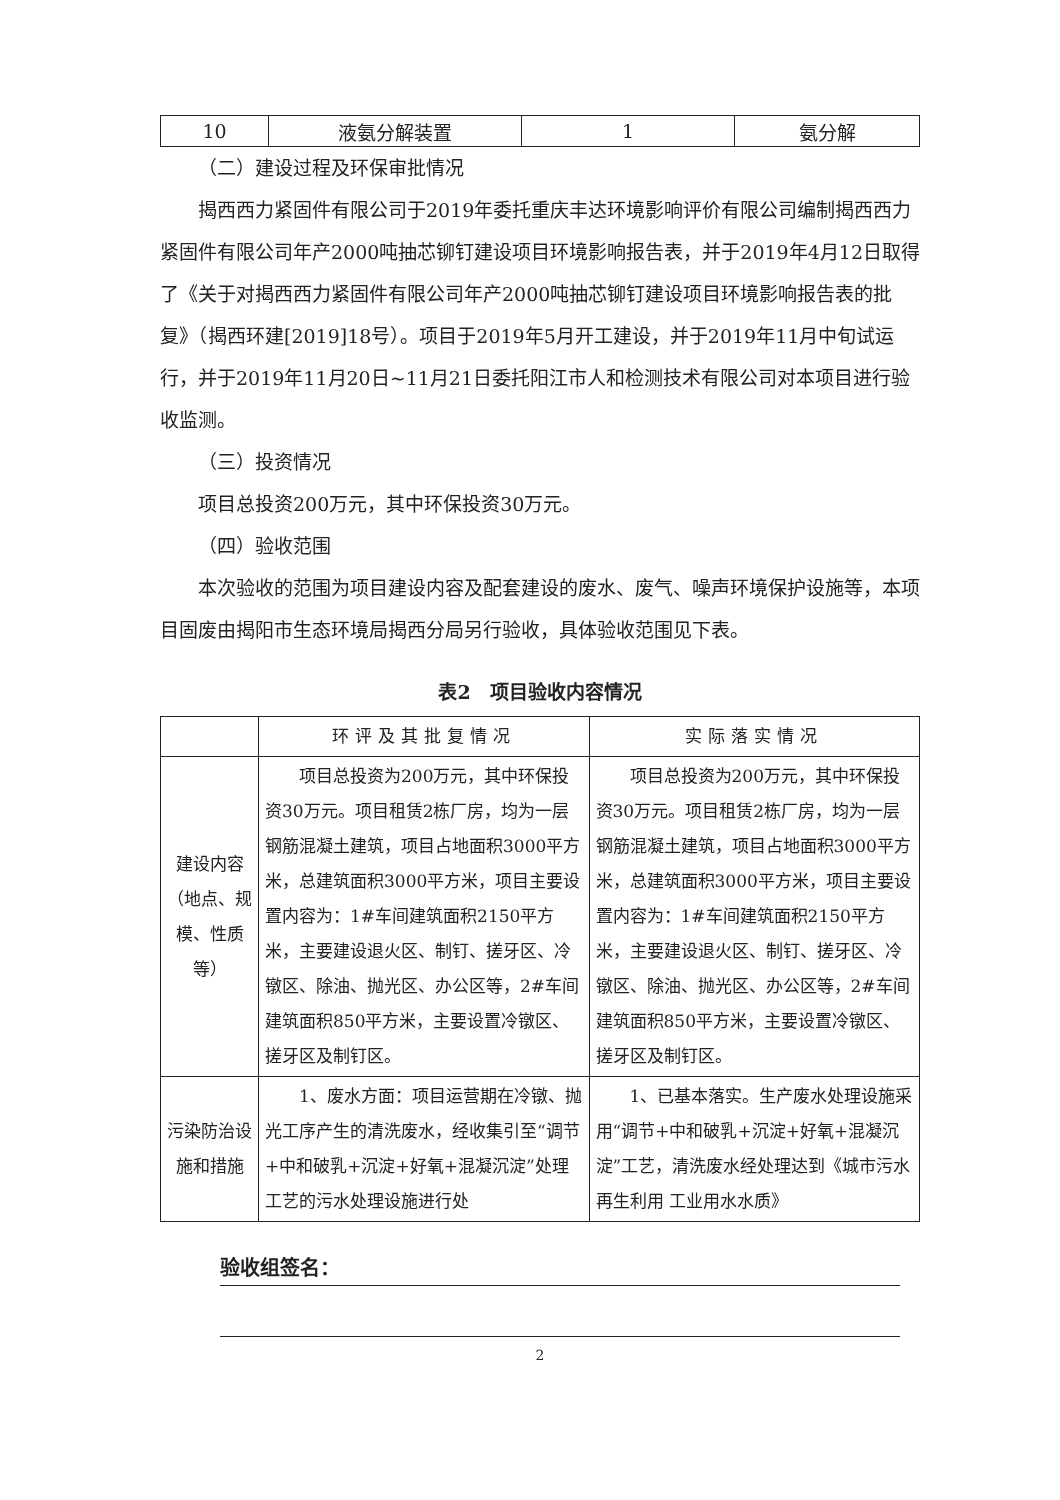| 10 | 液氨分解装置 | 1 | 氨分解 |
（二）建设过程及环保审批情况
揭西西力紧固件有限公司于2019年委托重庆丰达环境影响评价有限公司编制揭西西力紧固件有限公司年产2000吨抽芯铆钉建设项目环境影响报告表，并于2019年4月12日取得了《关于对揭西西力紧固件有限公司年产2000吨抽芯铆钉建设项目环境影响报告表的批复》（揭西环建[2019]18号）。项目于2019年5月开工建设，并于2019年11月中旬试运行，并于2019年11月20日~11月21日委托阳江市人和检测技术有限公司对本项目进行验收监测。
（三）投资情况
项目总投资200万元，其中环保投资30万元。
（四）验收范围
本次验收的范围为项目建设内容及配套建设的废水、废气、噪声环境保护设施等，本项目固废由揭阳市生态环境局揭西分局另行验收，具体验收范围见下表。
表2　项目验收内容情况
| | 环评及其批复情况 | 实际落实情况 |
| --- | --- | --- |
| 建设内容（地点、规模、性质等） | 项目总投资为200万元，其中环保投资30万元。项目租赁2栋厂房，均为一层钢筋混凝土建筑，项目占地面积3000平方米，总建筑面积3000平方米，项目主要设置内容为：1#车间建筑面积2150平方米，主要建设退火区、制钉、搓牙区、冷镦区、除油、抛光区、办公区等，2#车间建筑面积850平方米，主要设置冷镦区、搓牙区及制钉区。 | 项目总投资为200万元，其中环保投资30万元。项目租赁2栋厂房，均为一层钢筋混凝土建筑，项目占地面积3000平方米，总建筑面积3000平方米，项目主要设置内容为：1#车间建筑面积2150平方米，主要建设退火区、制钉、搓牙区、冷镦区、除油、抛光区、办公区等，2#车间建筑面积850平方米，主要设置冷镦区、搓牙区及制钉区。 |
| 污染防治设施和措施 | 1、废水方面：项目运营期在冷镦、抛光工序产生的清洗废水，经收集引至“调节+中和破乳+沉淀+好氧+混凝沉淀”处理工艺的污水处理设施进行处 | 1、已基本落实。生产废水处理设施采用“调节+中和破乳+沉淀+好氧+混凝沉淀”工艺，清洗废水经处理达到《城市污水再生利用 工业用水水质》 |
验收组签名：
2